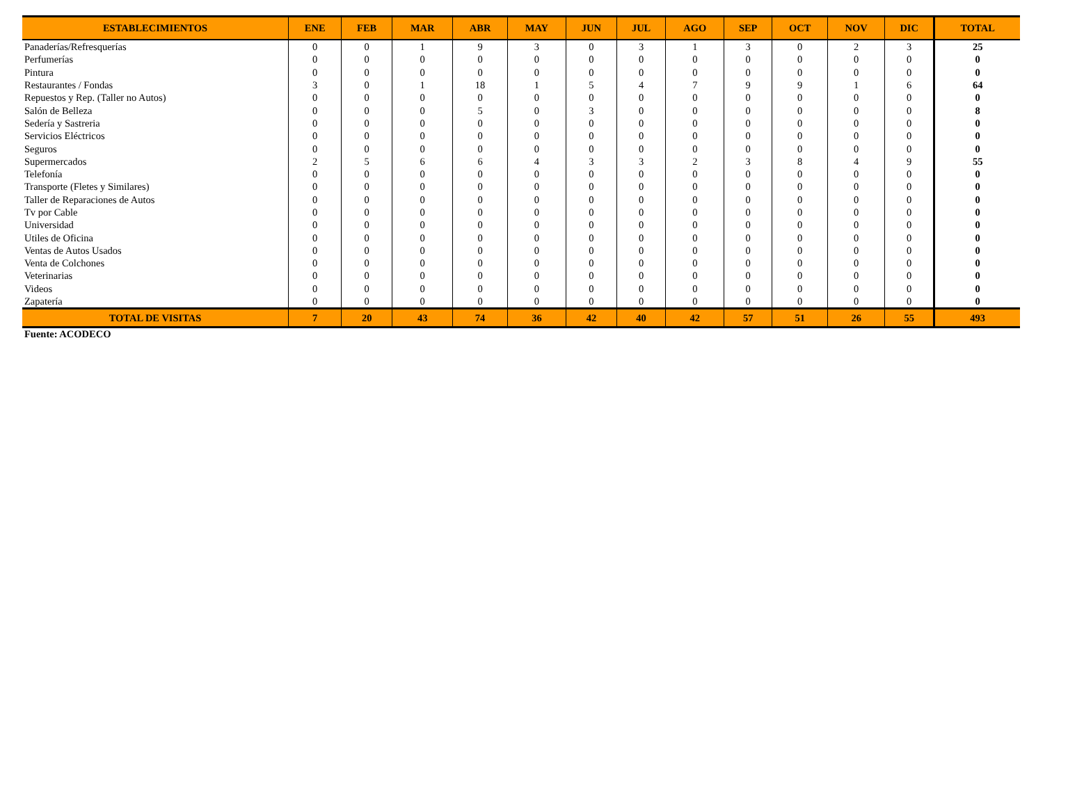| ESTABLECIMIENTOS | ENE | FEB | MAR | ABR | MAY | JUN | JUL | AGO | SEP | OCT | NOV | DIC | TOTAL |
| --- | --- | --- | --- | --- | --- | --- | --- | --- | --- | --- | --- | --- | --- |
| Panaderías/Refresquerías | 0 | 0 | 1 | 9 | 3 | 0 | 3 | 1 | 3 | 0 | 2 | 3 | 25 |
| Perfumerías | 0 | 0 | 0 | 0 | 0 | 0 | 0 | 0 | 0 | 0 | 0 | 0 | 0 |
| Pintura | 0 | 0 | 0 | 0 | 0 | 0 | 0 | 0 | 0 | 0 | 0 | 0 | 0 |
| Restaurantes / Fondas | 3 | 0 | 1 | 18 | 1 | 5 | 4 | 7 | 9 | 9 | 1 | 6 | 64 |
| Repuestos y Rep. (Taller no Autos) | 0 | 0 | 0 | 0 | 0 | 0 | 0 | 0 | 0 | 0 | 0 | 0 | 0 |
| Salón de Belleza | 0 | 0 | 0 | 5 | 0 | 3 | 0 | 0 | 0 | 0 | 0 | 0 | 8 |
| Sedería y Sastreria | 0 | 0 | 0 | 0 | 0 | 0 | 0 | 0 | 0 | 0 | 0 | 0 | 0 |
| Servicios Eléctricos | 0 | 0 | 0 | 0 | 0 | 0 | 0 | 0 | 0 | 0 | 0 | 0 | 0 |
| Seguros | 0 | 0 | 0 | 0 | 0 | 0 | 0 | 0 | 0 | 0 | 0 | 0 | 0 |
| Supermercados | 2 | 5 | 6 | 6 | 4 | 3 | 3 | 2 | 3 | 8 | 4 | 9 | 55 |
| Telefonía | 0 | 0 | 0 | 0 | 0 | 0 | 0 | 0 | 0 | 0 | 0 | 0 | 0 |
| Transporte (Fletes y Similares) | 0 | 0 | 0 | 0 | 0 | 0 | 0 | 0 | 0 | 0 | 0 | 0 | 0 |
| Taller de Reparaciones de Autos | 0 | 0 | 0 | 0 | 0 | 0 | 0 | 0 | 0 | 0 | 0 | 0 | 0 |
| Tv por Cable | 0 | 0 | 0 | 0 | 0 | 0 | 0 | 0 | 0 | 0 | 0 | 0 | 0 |
| Universidad | 0 | 0 | 0 | 0 | 0 | 0 | 0 | 0 | 0 | 0 | 0 | 0 | 0 |
| Utiles de Oficina | 0 | 0 | 0 | 0 | 0 | 0 | 0 | 0 | 0 | 0 | 0 | 0 | 0 |
| Ventas de Autos Usados | 0 | 0 | 0 | 0 | 0 | 0 | 0 | 0 | 0 | 0 | 0 | 0 | 0 |
| Venta de Colchones | 0 | 0 | 0 | 0 | 0 | 0 | 0 | 0 | 0 | 0 | 0 | 0 | 0 |
| Veterinarias | 0 | 0 | 0 | 0 | 0 | 0 | 0 | 0 | 0 | 0 | 0 | 0 | 0 |
| Videos | 0 | 0 | 0 | 0 | 0 | 0 | 0 | 0 | 0 | 0 | 0 | 0 | 0 |
| Zapatería | 0 | 0 | 0 | 0 | 0 | 0 | 0 | 0 | 0 | 0 | 0 | 0 | 0 |
| TOTAL DE VISITAS | 7 | 20 | 43 | 74 | 36 | 42 | 40 | 42 | 57 | 51 | 26 | 55 | 493 |
Fuente: ACODECO